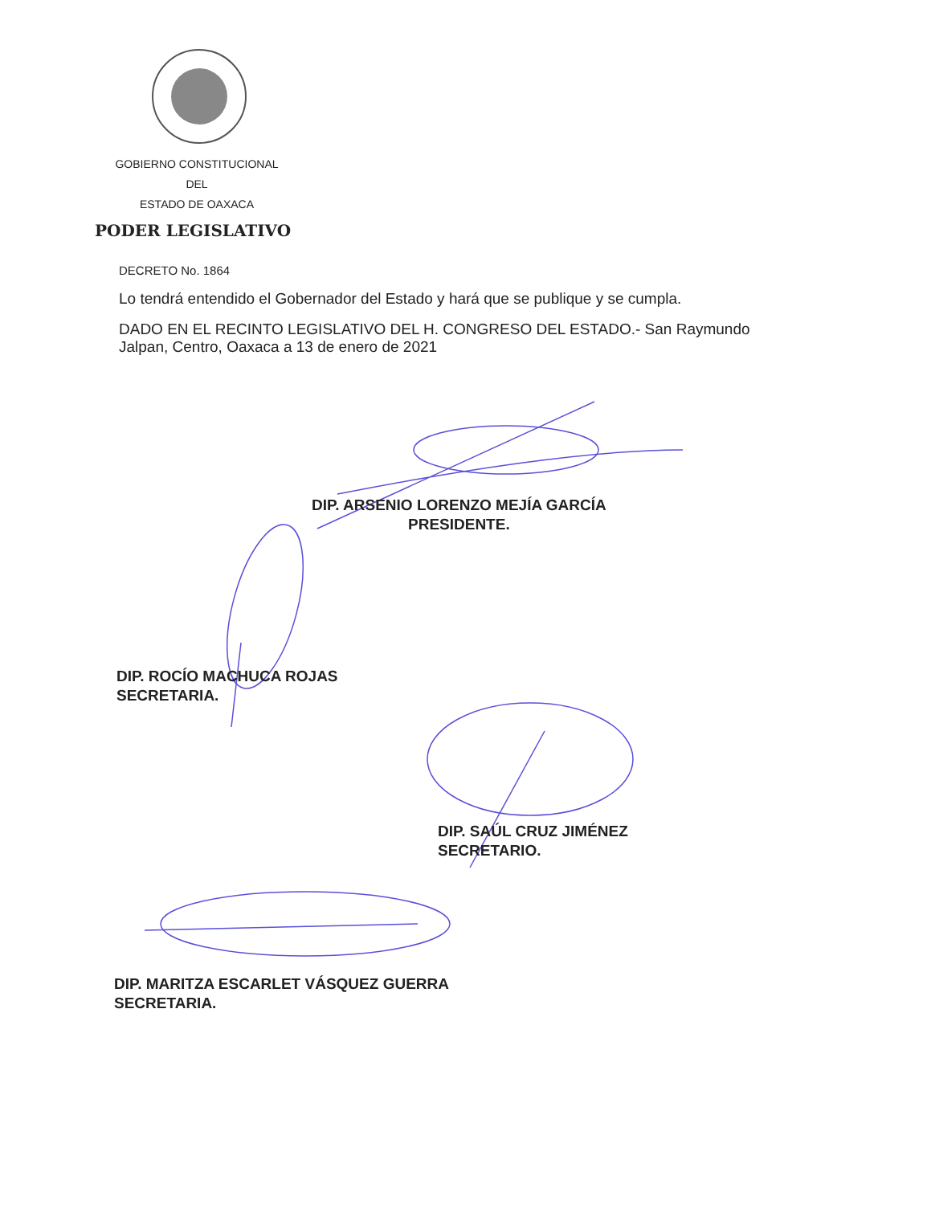GOBIERNO CONSTITUCIONAL
DEL
ESTADO DE OAXACA
PODER LEGISLATIVO
DECRETO No. 1864
Lo tendrá entendido el Gobernador del Estado y hará que se publique y se cumpla.
DADO EN EL RECINTO LEGISLATIVO DEL H. CONGRESO DEL ESTADO.- San Raymundo Jalpan, Centro, Oaxaca a 13 de enero de 2021
DIP. ARSENIO LORENZO MEJÍA GARCÍA
PRESIDENTE.
DIP. ROCÍO MACHUCA ROJAS
SECRETARIA.
DIP. SAÚL CRUZ JIMÉNEZ
SECRETARIO.
DIP. MARITZA ESCARLET VÁSQUEZ GUERRA
SECRETARIA.